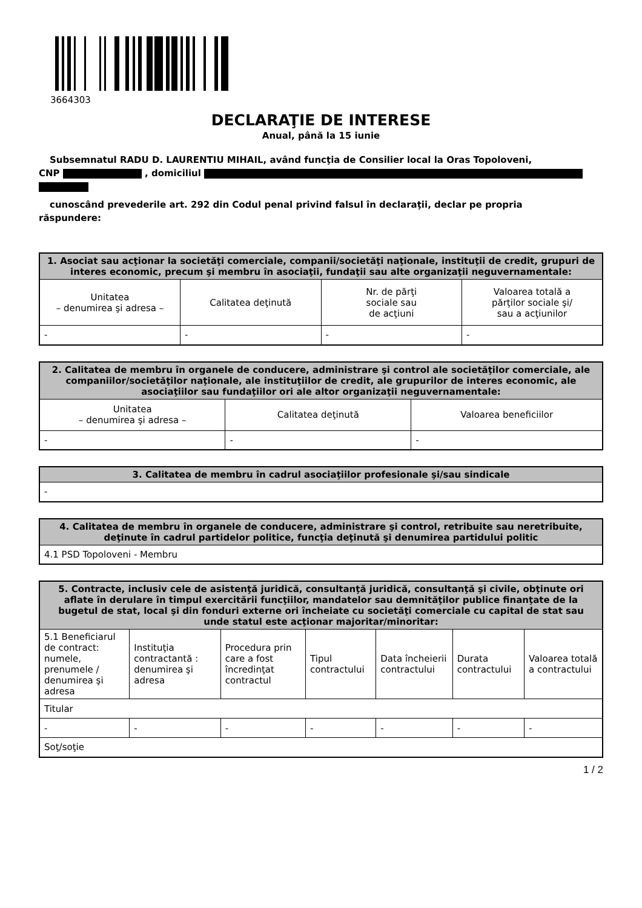3664303
DECLARAŢIE DE INTERESE
Anual, până la 15 iunie
Subsemnatul RADU D. LAURENTIU MIHAIL, având funcţia de Consilier local la Oras Topoloveni,
CNP , domiciliul
cunoscând prevederile art. 292 din Codul penal privind falsul în declaraţii, declar pe propria
răspundere:
| 1. Asociat sau acţionar la societăţi comerciale, companii/societăţi naţionale, instituţii de credit, grupuri de interes economic, precum şi membru în asociaţii, fundaţii sau alte organizaţii neguvernamentale: | | | |
| --- | --- | --- | --- |
| Unitatea – denumirea şi adresa – | Calitatea deţinută | Nr. de părţi sociale sau de acţiuni | Valoarea totală a părţilor sociale şi/ sau a acţiunilor |
| - | - | - | - |
| 2. Calitatea de membru în organele de conducere, administrare şi control ale societăţilor comerciale, ale companiilor/societăţilor naţionale, ale instituţiilor de credit, ale grupurilor de interes economic, ale asociaţiilor sau fundaţiilor ori ale altor organizaţii neguvernamentale: | | |
| --- | --- | --- |
| Unitatea – denumirea şi adresa – | Calitatea deţinută | Valoarea beneficiilor |
| - | - | - |
| 3. Calitatea de membru în cadrul asociaţiilor profesionale şi/sau sindicale |
| --- |
| - |
| 4. Calitatea de membru în organele de conducere, administrare şi control, retribuite sau neretribuite, deţinute în cadrul partidelor politice, funcţia deţinută şi denumirea partidului politic |
| --- |
| 4.1 PSD Topoloveni - Membru |
| 5. Contracte, inclusiv cele de asistenţă juridică, consultanţă juridică, consultanţă şi civile, obţinute ori aflate în derulare în timpul exercitării funcţiilor, mandatelor sau demnităţilor publice finanţate de la bugetul de stat, local şi din fonduri externe ori încheiate cu societăţi comerciale cu capital de stat sau unde statul este acţionar majoritar/minoritar: | | | | | | |
| --- | --- | --- | --- | --- | --- | --- |
| 5.1 Beneficiarul de contract: numele, prenumele / denumirea şi adresa | Instituţia contractantă : denumirea şi adresa | Procedura prin care a fost încredinţat contractul | Tipul contractului | Data încheierii contractului | Durata contractului | Valoarea totală a contractului |
| Titular | | | | | | |
| - | - | - | - | - | - | - |
| Soţ/soţie | | | | | | |
1 / 2